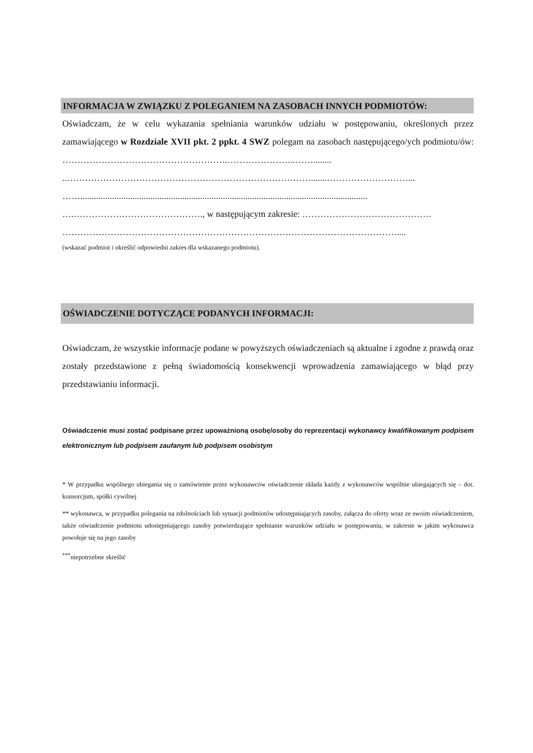INFORMACJA W ZWIĄZKU Z POLEGANIEM NA ZASOBACH INNYCH PODMIOTÓW:
Oświadczam, że w celu wykazania spełniania warunków udziału w postępowaniu, określonych przez zamawiającego w Rozdziale XVII pkt. 2 ppkt. 4 SWZ polegam na zasobach następującego/ych podmiotu/ów: ……………………………………………….…………………..……........
..……………………………………………………………………….......………………………...
……...............................................................................................................................
….……………………………………., w następującym zakresie: …………………………………….
…………………………………………………………………………………………………....
(wskazać podmiot i określić odpowiedni zakres dla wskazanego podmiotu).
OŚWIADCZENIE DOTYCZĄCE PODANYCH INFORMACJI:
Oświadczam, że wszystkie informacje podane w powyższych oświadczeniach są aktualne i zgodne z prawdą oraz zostały przedstawione z pełną świadomością konsekwencji wprowadzenia zamawiającego w błąd przy przedstawianiu informacji.
Oświadczenie musi zostać podpisane przez upoważnioną osobę/osoby do reprezentacji wykonawcy kwalifikowanym podpisem elektronicznym lub podpisem zaufanym lub podpisem osobistym
* W przypadku wspólnego ubiegania się o zamówienie przez wykonawców oświadczenie składa każdy z wykonawców wspólnie ubiegających się – dot. konsorcjum, spółki cywilnej
** wykonawca, w przypadku polegania na zdolnościach lub sytuacji podmiotów udostępniających zasoby, załącza do oferty wraz ze swoim oświadczeniem, także oświadczenie podmiotu udostępniającego zasoby potwierdzające spełnianie warunków udziału w postępowaniu, w zakresie w jakim wykonawca powołuje się na jego zasoby
<sup>***</sup> niepotrzebne skreślić